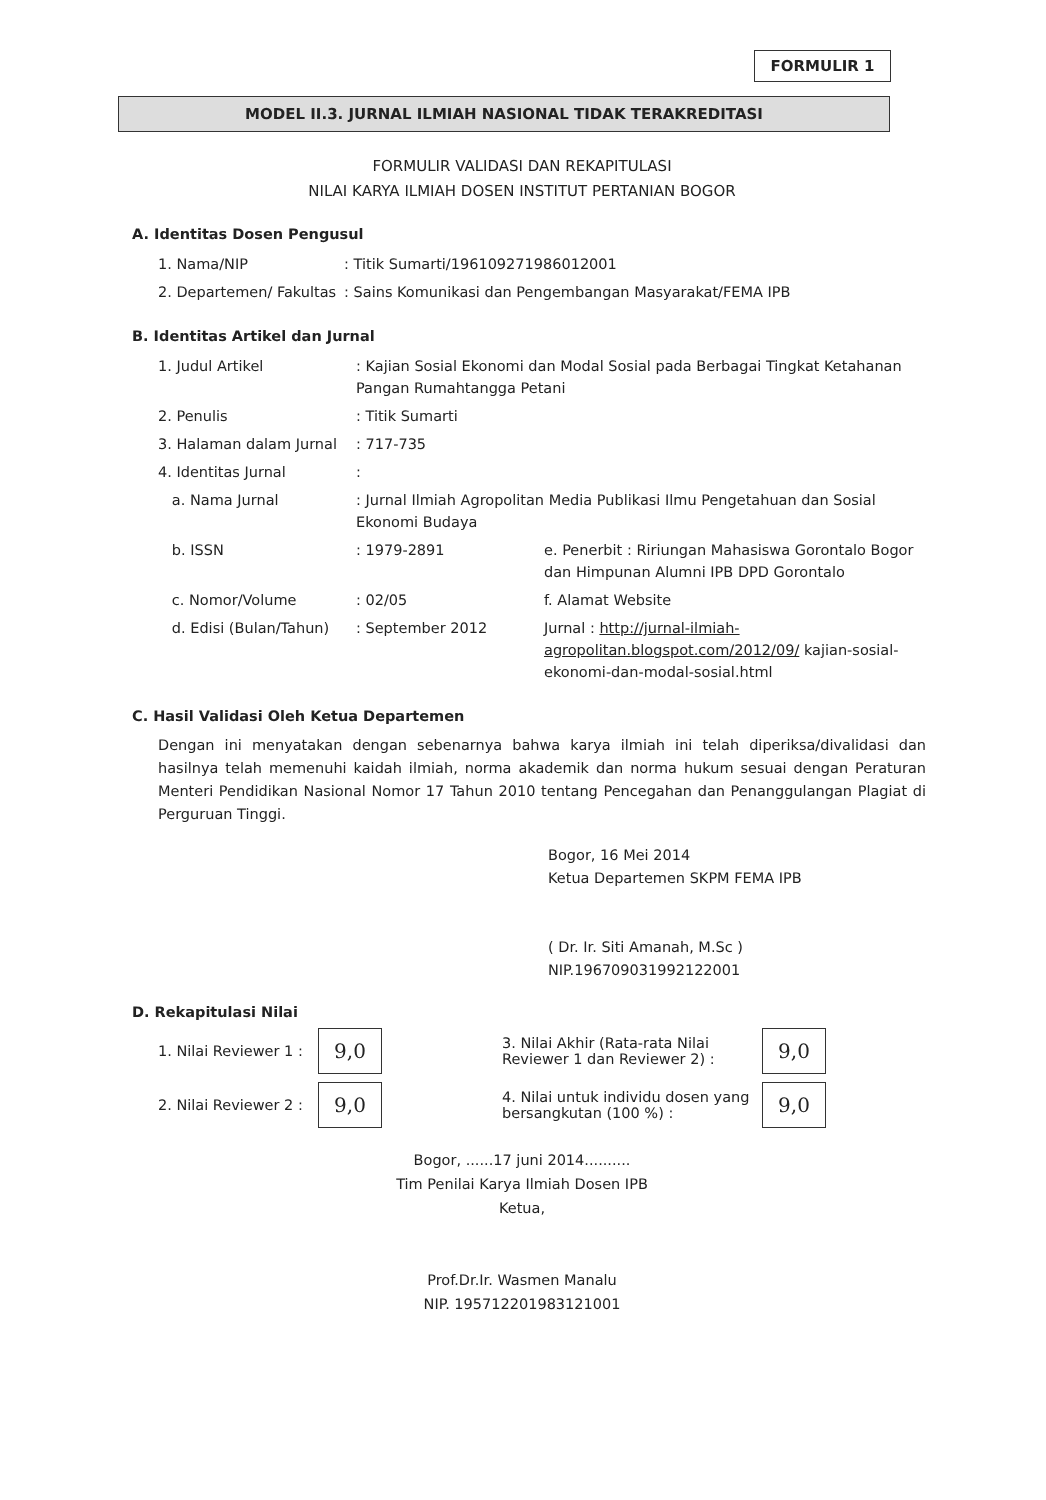FORMULIR 1
MODEL II.3. JURNAL ILMIAH NASIONAL TIDAK TERAKREDITASI
FORMULIR VALIDASI DAN REKAPITULASI
NILAI KARYA ILMIAH DOSEN INSTITUT PERTANIAN BOGOR
A. Identitas Dosen Pengusul
| 1. Nama/NIP | : Titik Sumarti/196109271986012001 |
| 2. Departemen/ Fakultas | : Sains Komunikasi dan Pengembangan Masyarakat/FEMA IPB |
B. Identitas Artikel dan Jurnal
| 1. Judul Artikel | : Kajian Sosial Ekonomi dan Modal Sosial pada Berbagai Tingkat Ketahanan Pangan Rumahtangga Petani | |
| 2. Penulis | : Titik Sumarti | |
| 3. Halaman dalam Jurnal | : 717-735 | |
| 4. Identitas Jurnal | : | |
| a. Nama Jurnal | : Jurnal Ilmiah Agropolitan Media Publikasi Ilmu Pengetahuan dan Sosial Ekonomi Budaya | |
| b. ISSN | : 1979-2891 | e. Penerbit : Ririungan Mahasiswa Gorontalo Bogor dan Himpunan Alumni IPB DPD Gorontalo |
| c. Nomor/Volume | : 02/05 | f. Alamat Website |
| d. Edisi (Bulan/Tahun) | : September 2012 | Jurnal : http://jurnal-ilmiah-agropolitan.blogspot.com/2012/09/ kajian-sosial-ekonomi-dan-modal-sosial.html |
C. Hasil Validasi Oleh Ketua Departemen
Dengan ini menyatakan dengan sebenarnya bahwa karya ilmiah ini telah diperiksa/divalidasi dan hasilnya telah memenuhi kaidah ilmiah, norma akademik dan norma hukum sesuai dengan Peraturan Menteri Pendidikan Nasional Nomor 17 Tahun 2010 tentang Pencegahan dan Penanggulangan Plagiat di Perguruan Tinggi.
Bogor, 16 Mei 2014
Ketua Departemen SKPM FEMA IPB
( Dr. Ir. Siti Amanah, M.Sc )
NIP.196709031992122001
D. Rekapitulasi Nilai
1. Nilai Reviewer 1 : 9,0 3. Nilai Akhir (Rata-rata Nilai Reviewer 1 dan Reviewer 2) : 9,0
2. Nilai Reviewer 2 : 9,0 4. Nilai untuk individu dosen yang bersangkutan (100 %) : 9,0
Bogor, ......17 juni 2014..........
Tim Penilai Karya Ilmiah Dosen IPB
Ketua,
Prof.Dr.Ir. Wasmen Manalu
NIP. 195712201983121001